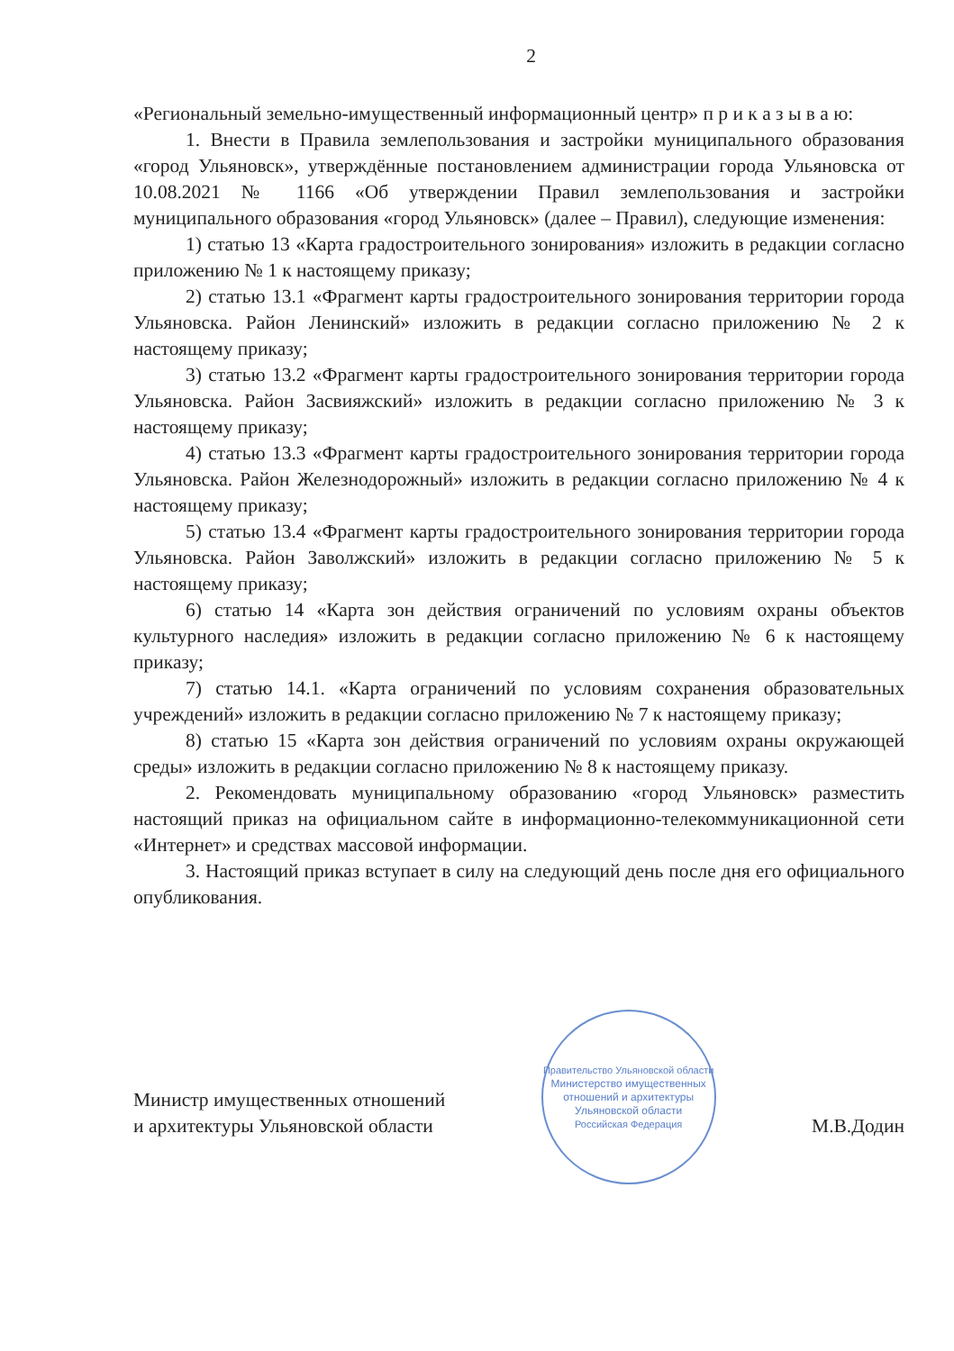2
«Региональный земельно-имущественный информационный центр» п р и к а з ы в а ю:
1. Внести в Правила землепользования и застройки муниципального образования «город Ульяновск», утверждённые постановлением администрации города Ульяновска от 10.08.2021 № 1166 «Об утверждении Правил землепользования и застройки муниципального образования «город Ульяновск» (далее – Правил), следующие изменения:
1) статью 13 «Карта градостроительного зонирования» изложить в редакции согласно приложению № 1 к настоящему приказу;
2) статью 13.1 «Фрагмент карты градостроительного зонирования территории города Ульяновска. Район Ленинский» изложить в редакции согласно приложению № 2 к настоящему приказу;
3) статью 13.2 «Фрагмент карты градостроительного зонирования территории города Ульяновска. Район Засвияжский» изложить в редакции согласно приложению № 3 к настоящему приказу;
4) статью 13.3 «Фрагмент карты градостроительного зонирования территории города Ульяновска. Район Железнодорожный» изложить в редакции согласно приложению № 4 к настоящему приказу;
5) статью 13.4 «Фрагмент карты градостроительного зонирования территории города Ульяновска. Район Заволжский» изложить в редакции согласно приложению № 5 к настоящему приказу;
6) статью 14 «Карта зон действия ограничений по условиям охраны объектов культурного наследия» изложить в редакции согласно приложению № 6 к настоящему приказу;
7) статью 14.1. «Карта ограничений по условиям сохранения образовательных учреждений» изложить в редакции согласно приложению № 7 к настоящему приказу;
8) статью 15 «Карта зон действия ограничений по условиям охраны окружающей среды» изложить в редакции согласно приложению № 8 к настоящему приказу.
2. Рекомендовать муниципальному образованию «город Ульяновск» разместить настоящий приказ на официальном сайте в информационно-телекоммуникационной сети «Интернет» и средствах массовой информации.
3. Настоящий приказ вступает в силу на следующий день после дня его официального опубликования.
Министр имущественных отношений
и архитектуры Ульяновской области
Правительство Ульяновской области
Министерство имущественных отношений и архитектуры Ульяновской области
Российская Федерация
М.В.Додин